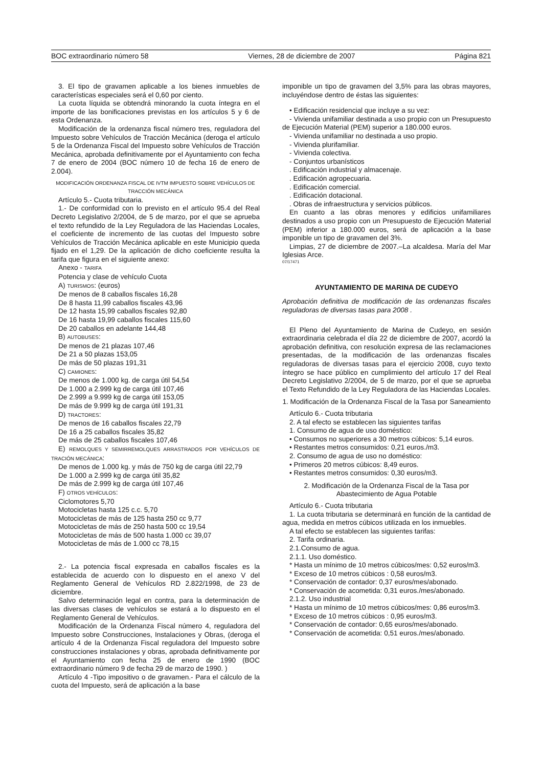BOC extraordinario número 58 Viernes, 28 de diciembre de 2007 Página 821
3. El tipo de gravamen aplicable a los bienes inmuebles de características especiales será el 0,60 por ciento.
La cuota líquida se obtendrá minorando la cuota íntegra en el importe de las bonificaciones previstas en los artículos 5 y 6 de esta Ordenanza.
Modificación de la ordenanza fiscal número tres, reguladora del Impuesto sobre Vehículos de Tracción Mecánica (deroga el artículo 5 de la Ordenanza Fiscal del Impuesto sobre Vehículos de Tracción Mecánica, aprobada definitivamente por el Ayuntamiento con fecha 7 de enero de 2004 (BOC número 10 de fecha 16 de enero de 2.004).
MODIFICACIÓN ORDENANZA FISCAL DE IVTM IMPUESTO SOBRE VEHÍCULOS DE TRACCIÓN MECÁNICA
Artículo 5.- Cuota tributaria.
1.- De conformidad con lo previsto en el artículo 95.4 del Real Decreto Legislativo 2/2004, de 5 de marzo, por el que se aprueba el texto refundido de la Ley Reguladora de las Haciendas Locales, el coeficiente de incremento de las cuotas del Impuesto sobre Vehículos de Tracción Mecánica aplicable en este Municipio queda fijado en el 1,29. De la aplicación de dicho coeficiente resulta la tarifa que figura en el siguiente anexo:
Anexo - TARIFA
Potencia y clase de vehículo Cuota
A) TURISMOS: (euros)
De menos de 8 caballos fiscales 16,28
De 8 hasta 11,99 caballos fiscales 43,96
De 12 hasta 15,99 caballos fiscales 92,80
De 16 hasta 19,99 caballos fiscales 115,60
De 20 caballos en adelante 144,48
B) AUTOBUSES:
De menos de 21 plazas 107,46
De 21 a 50 plazas 153,05
De más de 50 plazas 191,31
C) CAMIONES:
De menos de 1.000 kg. de carga útil 54,54
De 1.000 a 2.999 kg de carga útil 107,46
De 2.999 a 9.999 kg de carga útil 153,05
De más de 9.999 kg de carga útil 191,31
D) TRACTORES:
De menos de 16 caballos fiscales 22,79
De 16 a 25 caballos fiscales 35,82
De más de 25 caballos fiscales 107,46
E) REMOLQUES Y SEMIRREMOLQUES ARRASTRADOS POR VEHÍCULOS DE TRACIÓN MECÁNICA:
De menos de 1.000 kg. y más de 750 kg de carga útil 22,79
De 1.000 a 2.999 kg de carga útil 35,82
De más de 2.999 kg de carga útil 107,46
F) OTROS VEHÍCULOS:
Ciclomotores 5,70
Motocicletas hasta 125 c.c. 5,70
Motocicletas de más de 125 hasta 250 cc 9,77
Motocicletas de más de 250 hasta 500 cc 19,54
Motocicletas de más de 500 hasta 1.000 cc 39,07
Motocicletas de más de 1.000 cc 78,15
2.- La potencia fiscal expresada en caballos fiscales es la establecida de acuerdo con lo dispuesto en el anexo V del Reglamento General de Vehículos RD 2.822/1998, de 23 de diciembre.
Salvo determinación legal en contra, para la determinación de las diversas clases de vehículos se estará a lo dispuesto en el Reglamento General de Vehículos.
Modificación de la Ordenanza Fiscal número 4, reguladora del Impuesto sobre Construcciones, Instalaciones y Obras, (deroga el artículo 4 de la Ordenanza Fiscal reguladora del Impuesto sobre construcciones instalaciones y obras, aprobada definitivamente por el Ayuntamiento con fecha 25 de enero de 1990 (BOC extraordinario número 9 de fecha 29 de marzo de 1990. )
Artículo 4 -Tipo impositivo o de gravamen.- Para el cálculo de la cuota del Impuesto, será de aplicación a la base
imponible un tipo de gravamen del 3,5% para las obras mayores, incluyéndose dentro de éstas las siguientes:
• Edificación residencial que incluye a su vez:
- Vivienda unifamiliar destinada a uso propio con un Presupuesto de Ejecución Material (PEM) superior a 180.000 euros.
- Vivienda unifamiliar no destinada a uso propio.
- Vivienda plurifamiliar.
- Vivienda colectiva.
- Conjuntos urbanísticos
. Edificación industrial y almacenaje.
. Edificación agropecuaria.
. Edificación comercial.
. Edificación dotacional.
. Obras de infraestructura y servicios públicos.
En cuanto a las obras menores y edificios unifamiliares destinados a uso propio con un Presupuesto de Ejecución Material (PEM) inferior a 180.000 euros, será de aplicación a la base imponible un tipo de gravamen del 3%.
Limpias, 27 de diciembre de 2007.–La alcaldesa. María del Mar Iglesias Arce.
07/17471
AYUNTAMIENTO DE MARINA DE CUDEYO
Aprobación definitiva de modificación de las ordenanzas fiscales reguladoras de diversas tasas para 2008 .
El Pleno del Ayuntamiento de Marina de Cudeyo, en sesión extraordinaria celebrada el día 22 de diciembre de 2007, acordó la aprobación definitiva, con resolución expresa de las reclamaciones presentadas, de la modificación de las ordenanzas fiscales reguladoras de diversas tasas para el ejercicio 2008, cuyo texto íntegro se hace público en cumplimiento del artículo 17 del Real Decreto Legislativo 2/2004, de 5 de marzo, por el que se aprueba el Texto Refundido de la Ley Reguladora de las Haciendas Locales.
1. Modificación de la Ordenanza Fiscal de la Tasa por Saneamiento
Artículo 6.- Cuota tributaria
2. A tal efecto se establecen las siguientes tarifas
1. Consumo de agua de uso doméstico:
• Consumos no superiores a 30 metros cúbicos: 5,14 euros.
• Restantes metros consumidos: 0,21 euros./m3.
2. Consumo de agua de uso no doméstico:
• Primeros 20 metros cúbicos: 8,49 euros.
• Restantes metros consumidos: 0,30 euros/m3.
2. Modificación de la Ordenanza Fiscal de la Tasa por Abastecimiento de Agua Potable
Artículo 6.- Cuota tributaria
1. La cuota tributaria se determinará en función de la cantidad de agua, medida en metros cúbicos utilizada en los inmuebles.
A tal efecto se establecen las siguientes tarifas:
2. Tarifa ordinaria.
2.1.Consumo de agua.
2.1.1. Uso doméstico.
* Hasta un mínimo de 10 metros cúbicos/mes: 0,52 euros/m3.
* Exceso de 10 metros cúbicos : 0,58 euros/m3.
* Conservación de contador: 0,37 euros/mes/abonado.
* Conservación de acometida: 0,31 euros./mes/abonado.
2.1.2. Uso industrial
* Hasta un mínimo de 10 metros cúbicos/mes: 0,86 euros/m3.
* Exceso de 10 metros cúbicos : 0,95 euros/m3.
* Conservación de contador: 0,65 euros/mes/abonado.
* Conservación de acometida: 0,51 euros./mes/abonado.